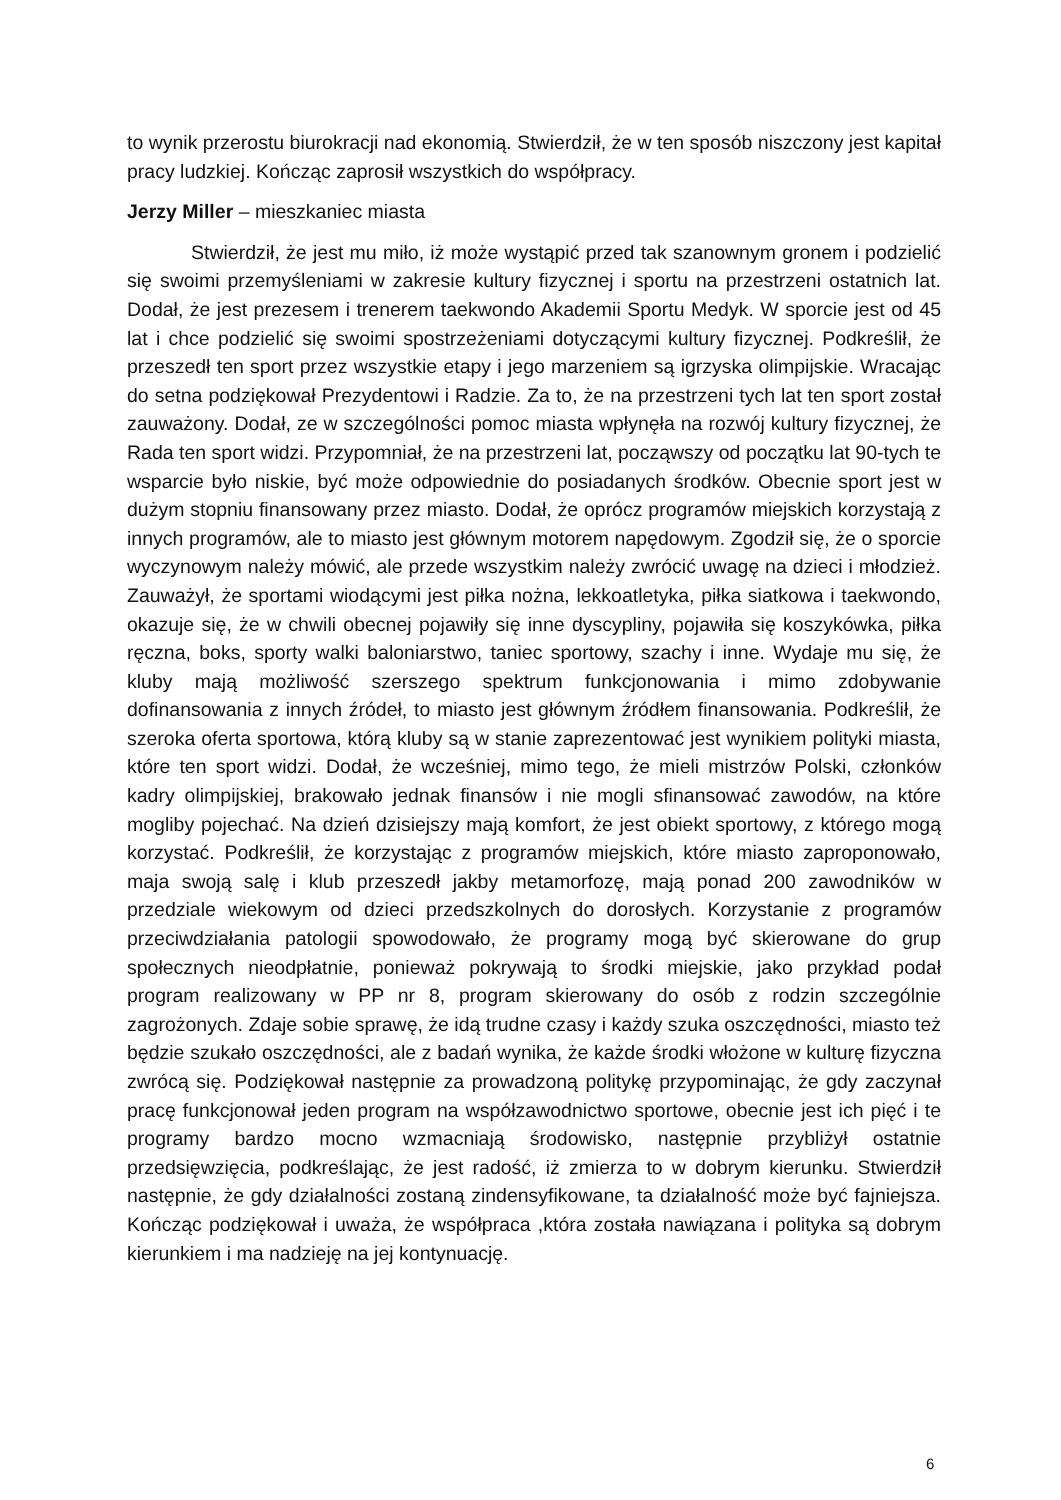to wynik przerostu biurokracji nad ekonomią. Stwierdził, że w ten sposób niszczony jest kapitał pracy ludzkiej. Kończąc zaprosił wszystkich do współpracy.
Jerzy Miller – mieszkaniec miasta
Stwierdził, że jest mu miło, iż może wystąpić przed tak szanownym gronem i podzielić się swoimi przemyśleniami w zakresie kultury fizycznej i sportu na przestrzeni ostatnich lat. Dodał, że jest prezesem i trenerem taekwondo Akademii Sportu Medyk. W sporcie jest od 45 lat i chce podzielić się swoimi spostrzeżeniami dotyczącymi kultury fizycznej. Podkreślił, że przeszedł ten sport przez wszystkie etapy i jego marzeniem są igrzyska olimpijskie. Wracając do setna podziękował Prezydentowi i Radzie. Za to, że na przestrzeni tych lat ten sport został zauważony. Dodał, ze w szczególności pomoc miasta wpłynęła na rozwój kultury fizycznej, że Rada ten sport widzi. Przypomniał, że na przestrzeni lat, począwszy od początku lat 90-tych te wsparcie było niskie, być może odpowiednie do posiadanych środków. Obecnie sport jest w dużym stopniu finansowany przez miasto. Dodał, że oprócz programów miejskich korzystają z innych programów, ale to miasto jest głównym motorem napędowym. Zgodził się, że o sporcie wyczynowym należy mówić, ale przede wszystkim należy zwrócić uwagę na dzieci i młodzież. Zauważył, że sportami wiodącymi jest piłka nożna, lekkoatletyka, piłka siatkowa i taekwondo, okazuje się, że w chwili obecnej pojawiły się inne dyscypliny, pojawiła się koszykówka, piłka ręczna, boks, sporty walki baloniarstwo, taniec sportowy, szachy i inne. Wydaje mu się, że kluby mają możliwość szerszego spektrum funkcjonowania i mimo zdobywanie dofinansowania z innych źródeł, to miasto jest głównym źródłem finansowania. Podkreślił, że szeroka oferta sportowa, którą kluby są w stanie zaprezentować jest wynikiem polityki miasta, które ten sport widzi. Dodał, że wcześniej, mimo tego, że mieli mistrzów Polski, członków kadry olimpijskiej, brakowało jednak finansów i nie mogli sfinansować zawodów, na które mogliby pojechać. Na dzień dzisiejszy mają komfort, że jest obiekt sportowy, z którego mogą korzystać. Podkreślił, że korzystając z programów miejskich, które miasto zaproponowało, maja swoją salę i klub przeszedł jakby metamorfozę, mają ponad 200 zawodników w przedziale wiekowym od dzieci przedszkolnych do dorosłych. Korzystanie z programów przeciwdziałania patologii spowodowało, że programy mogą być skierowane do grup społecznych nieodpłatnie, ponieważ pokrywają to środki miejskie, jako przykład podał program realizowany w PP nr 8, program skierowany do osób z rodzin szczególnie zagrożonych. Zdaje sobie sprawę, że idą trudne czasy i każdy szuka oszczędności, miasto też będzie szukało oszczędności, ale z badań wynika, że każde środki włożone w kulturę fizyczna zwrócą się. Podziękował następnie za prowadzoną politykę przypominając, że gdy zaczynał pracę funkcjonował jeden program na współzawodnictwo sportowe, obecnie jest ich pięć i te programy bardzo mocno wzmacniają środowisko, następnie przybliżył ostatnie przedsięwzięcia, podkreślając, że jest radość, iż zmierza to w dobrym kierunku. Stwierdził następnie, że gdy działalności zostaną zindensyfikowane, ta działalność może być fajniejsza. Kończąc podziękował i uważa, że współpraca ,która została nawiązana i polityka są dobrym kierunkiem i ma nadzieję na jej kontynuację.
6